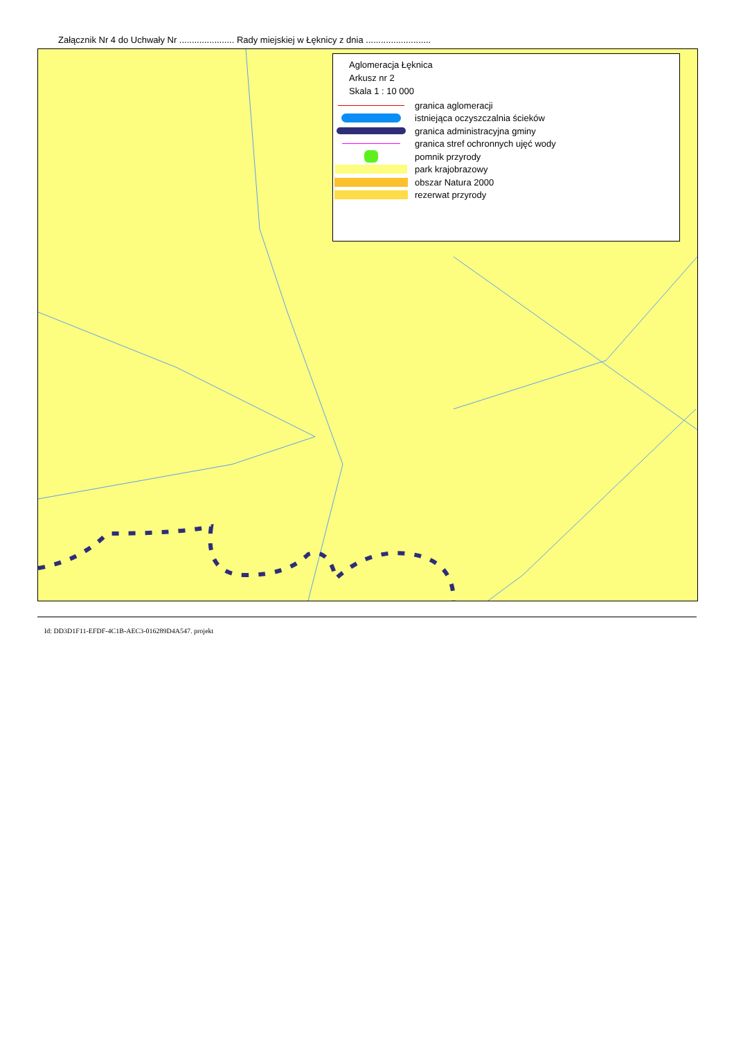Załącznik Nr 4 do Uchwały Nr ...................... Rady miejskiej w Łęknicy z dnia ..........................
Aglomeracja Łęknica
Arkusz nr 2
Skala 1 : 10 000
granica aglomeracji
istniejąca oczyszczalnia ścieków
granica administracyjna gminy
granica stref ochronnych ujęć wody
pomnik przyrody
park krajobrazowy
obszar Natura 2000
rezerwat przyrody
Id: DD3D1F11-EFDF-4C1B-AEC3-016289D4A547. projekt